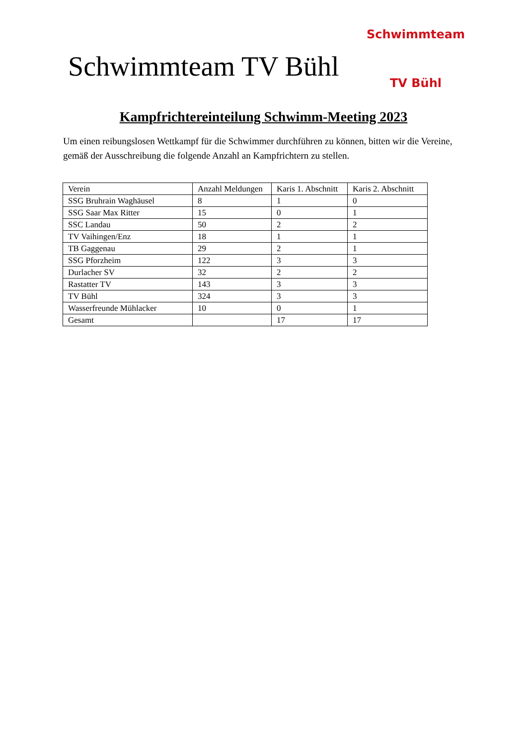Schwimmteam TV Bühl
Schwimmteam
TV Bühl
Kampfrichtereinteilung Schwimm-Meeting 2023
Um einen reibungslosen Wettkampf für die Schwimmer durchführen zu können, bitten wir die Vereine, gemäß der Ausschreibung die folgende Anzahl an Kampfrichtern zu stellen.
| Verein | Anzahl Meldungen | Karis 1. Abschnitt | Karis 2. Abschnitt |
| SSG Bruhrain Waghäusel | 8 | 1 | 0 |
| SSG Saar Max Ritter | 15 | 0 | 1 |
| SSC Landau | 50 | 2 | 2 |
| TV Vaihingen/Enz | 18 | 1 | 1 |
| TB Gaggenau | 29 | 2 | 1 |
| SSG Pforzheim | 122 | 3 | 3 |
| Durlacher SV | 32 | 2 | 2 |
| Rastatter TV | 143 | 3 | 3 |
| TV Bühl | 324 | 3 | 3 |
| Wasserfreunde Mühlacker | 10 | 0 | 1 |
| Gesamt | | 17 | 17 |